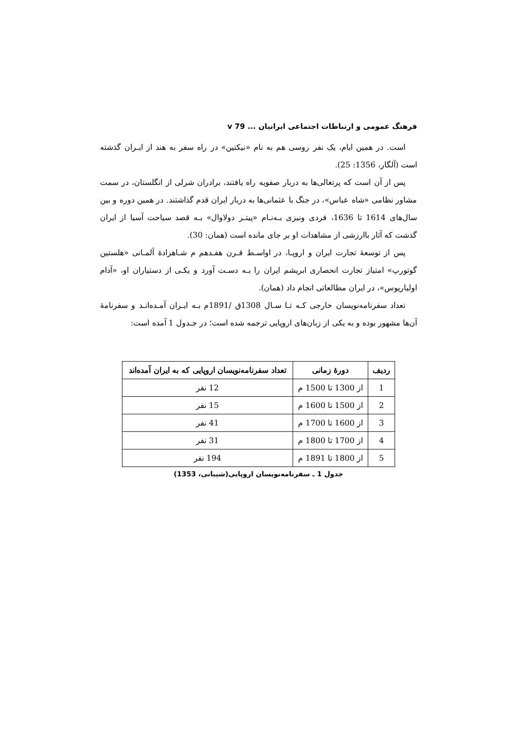فرهنگ عمومی و ارتباطات اجتماعی ایرانیان ... v 79
است. در همین ایام، یک نفر روسی هم به نام «نیکتین» در راه سفر به هند از ایـران گذشته است (آلگار، 1356: 25).
پس از آن است که پرتغالی‌ها به دربار صفویه راه یافتند، برادران شرلی از انگلستان، در سمت مشاور نظامی «شاه عباس»، در جنگ با عثمانی‌ها به دربار ایران قدم گذاشتند. در همین دوره و بین سال‌های 1614 تا 1636، فردی ونیزی بـه‌نـام «پیتـر دولاوال» بـه قصد سیاحت آسیا از ایران گذشت که آثار باارزشی از مشاهدات او بر جای مانده است (همان: 30).
پس از توسعهٔ تجارت ایران و اروپـا، در اواسـط قـرن هفـدهم م شـاهزادهٔ آلمـانی «هلستین گوتورپ» امتیاز تجارت انحصاری ابریشم ایران را بـه دسـت آورد و یکـی از دستیاران او، «آدام اولیاریوس»، در ایران مطالعاتی انجام داد (همان).
تعداد سفرنامه‌نویسان خارجی کـه تـا سـال 1308ق /1891م بـه ایـران آمـده‌انـد و سفرنامهٔ آن‌ها مشهور بوده و به یکی از زبان‌های اروپایی ترجمه شده است؛ در جـدول 1 آمده است:
| ردیف | دورهٔ زمانی | تعداد سفرنامه‌نویسان اروپایی که به ایران آمده‌اند |
| --- | --- | --- |
| 1 | از 1300 تا 1500 م | 12 نفر |
| 2 | از 1500 تا 1600 م | 15 نفر |
| 3 | از 1600 تا 1700 م | 41 نفر |
| 4 | از 1700 تا 1800 م | 31 نفر |
| 5 | از 1800 تا 1891 م | 194 نفر |
جدول 1 ـ سفرنامه‌نویسان اروپایی(شیبانی، 1353)